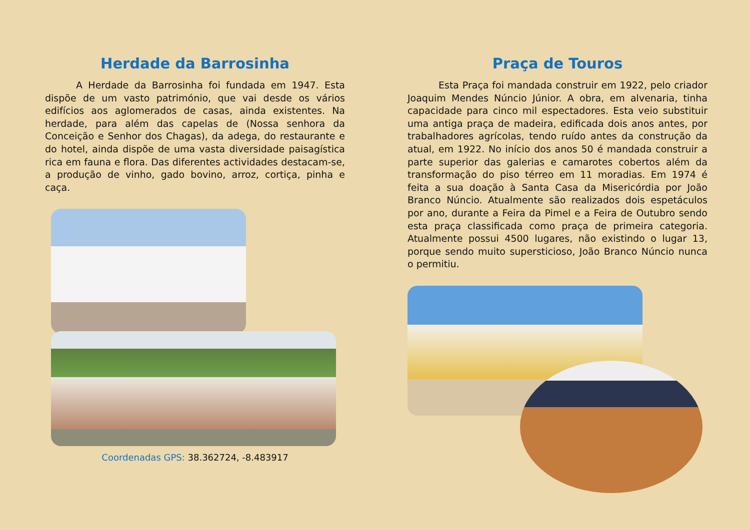Herdade da Barrosinha
A Herdade da Barrosinha foi fundada em 1947. Esta dispõe de um vasto património, que vai desde os vários edifícios aos aglomerados de casas, ainda existentes. Na herdade, para além das capelas de (Nossa senhora da Conceição e Senhor dos Chagas), da adega, do restaurante e do hotel, ainda dispõe de uma vasta diversidade paisagística rica em fauna e flora. Das diferentes actividades destacam-se, a produção de vinho, gado bovino, arroz, cortiça, pinha e caça.
Coordenadas GPS: 38.362724, -8.483917
Praça de Touros
Esta Praça foi mandada construir em 1922, pelo criador Joaquim Mendes Núncio Júnior. A obra, em alvenaria, tinha capacidade para cinco mil espectadores. Esta veio substituir uma antiga praça de madeira, edificada dois anos antes, por trabalhadores agrícolas, tendo ruído antes da construção da atual, em 1922. No início dos anos 50 é mandada construir a parte superior das galerias e camarotes cobertos além da transformação do piso térreo em 11 moradias. Em 1974 é feita a sua doação à Santa Casa da Misericórdia por João Branco Núncio. Atualmente são realizados dois espetáculos por ano, durante a Feira da Pimel e a Feira de Outubro sendo esta praça classificada como praça de primeira categoria. Atualmente possui 4500 lugares, não existindo o lugar 13, porque sendo muito supersticioso, João Branco Núncio nunca o permitiu.